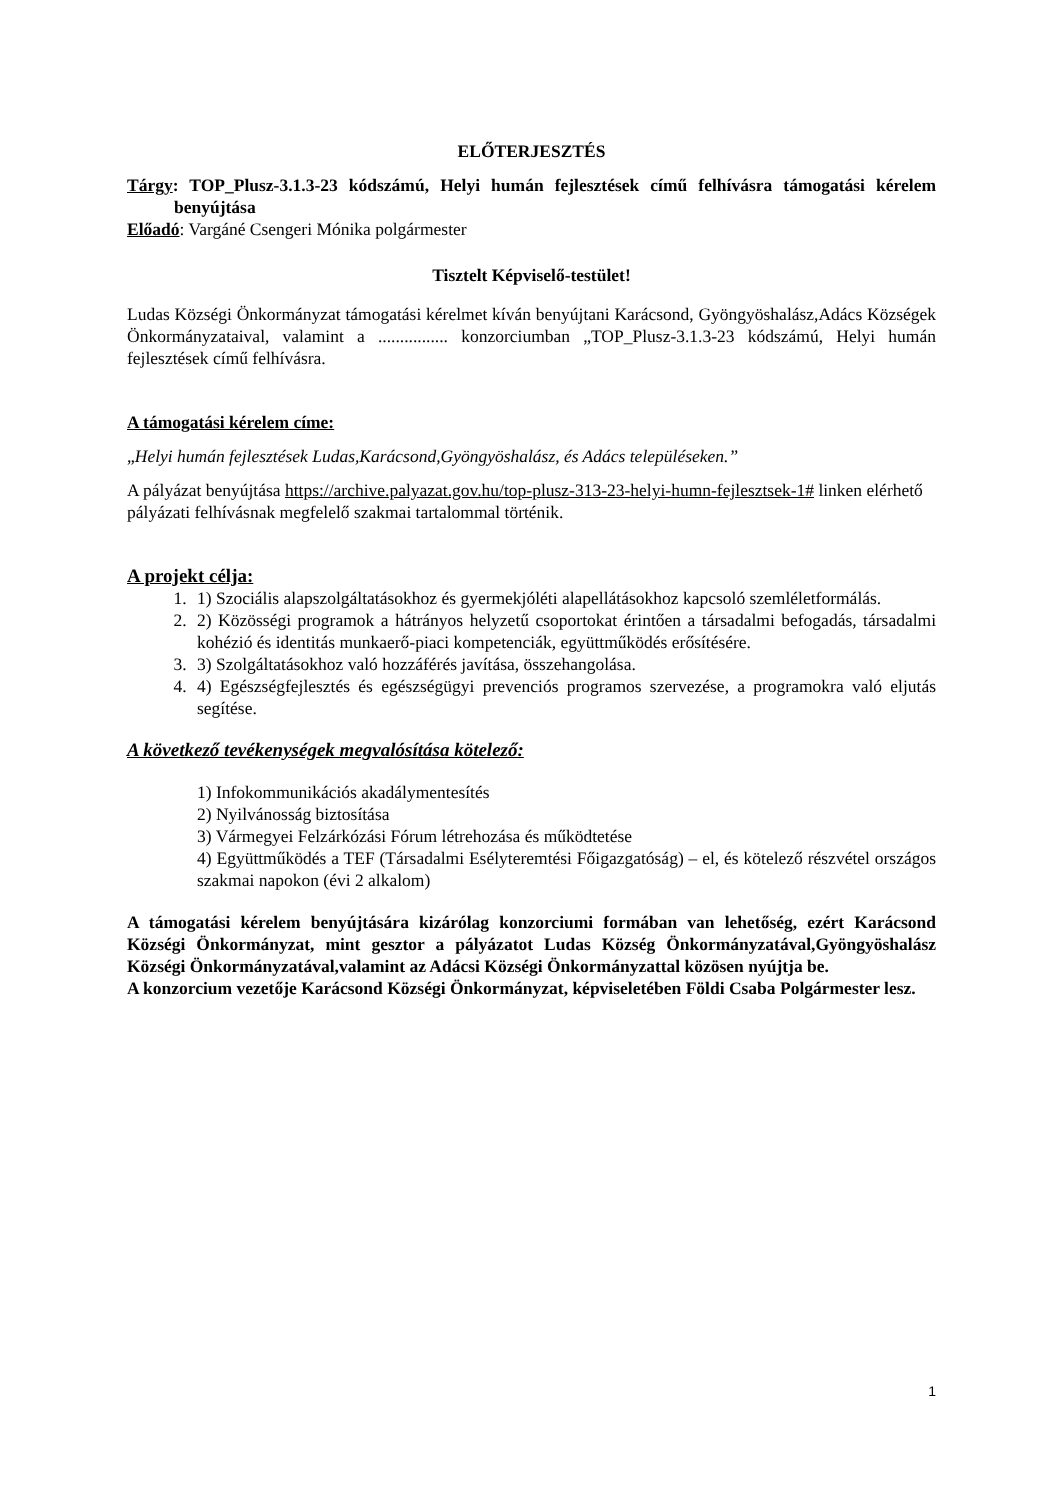ELŐTERJESZTÉS
Tárgy: TOP_Plusz-3.1.3-23 kódszámú, Helyi humán fejlesztések című felhívásra támogatási kérelem benyújtása
Előadó: Vargáné Csengeri Mónika polgármester
Tisztelt Képviselő-testület!
Ludas Községi Önkormányzat támogatási kérelmet kíván benyújtani Karácsond, Gyöngyöshalász,Adács Községek Önkormányzataival, valamint a ................ konzorciumban „TOP_Plusz-3.1.3-23 kódszámú, Helyi humán fejlesztések című felhívásra.
A támogatási kérelem címe:
„Helyi humán fejlesztések Ludas,Karácsond,Gyöngyöshalász, és Adács településeken.”
A pályázat benyújtása https://archive.palyazat.gov.hu/top-plusz-313-23-helyi-humn-fejlesztsek-1# linken elérhető pályázati felhívásnak megfelelő szakmai tartalommal történik.
A projekt célja:
1. 1) Szociális alapszolgáltatásokhoz és gyermekjóléti alapellátásokhoz kapcsoló szemléletformálás.
2. 2) Közösségi programok a hátrányos helyzetű csoportokat érintően a társadalmi befogadás, társadalmi kohézió és identitás munkaerő-piaci kompetenciák, együttműködés erősítésére.
3. 3) Szolgáltatásokhoz való hozzáférés javítása, összehangolása.
4. 4) Egészségfejlesztés és egészségügyi prevenciós programos szervezése, a programokra való eljutás segítése.
A következő tevékenységek megvalósítása kötelező:
1) Infokommunikációs akadálymentesítés
2) Nyilvánosság biztosítása
3) Vármegyei Felzárkózási Fórum létrehozása és működtetése
4) Együttműködés a TEF (Társadalmi Esélyteremtési Főigazgatóság) – el, és kötelező részvétel országos szakmai napokon (évi 2 alkalom)
A támogatási kérelem benyújtására kizárólag konzorciumi formában van lehetőség, ezért Karácsond Községi Önkormányzat, mint gesztor a pályázatot Ludas Község Önkormányzatával,Gyöngyöshalász Községi Önkormányzatával,valamint az Adácsi Községi Önkormányzattal közösen nyújtja be.
A konzorcium vezetője Karácsond Községi Önkormányzat, képviseletében Földi Csaba Polgármester lesz.
1